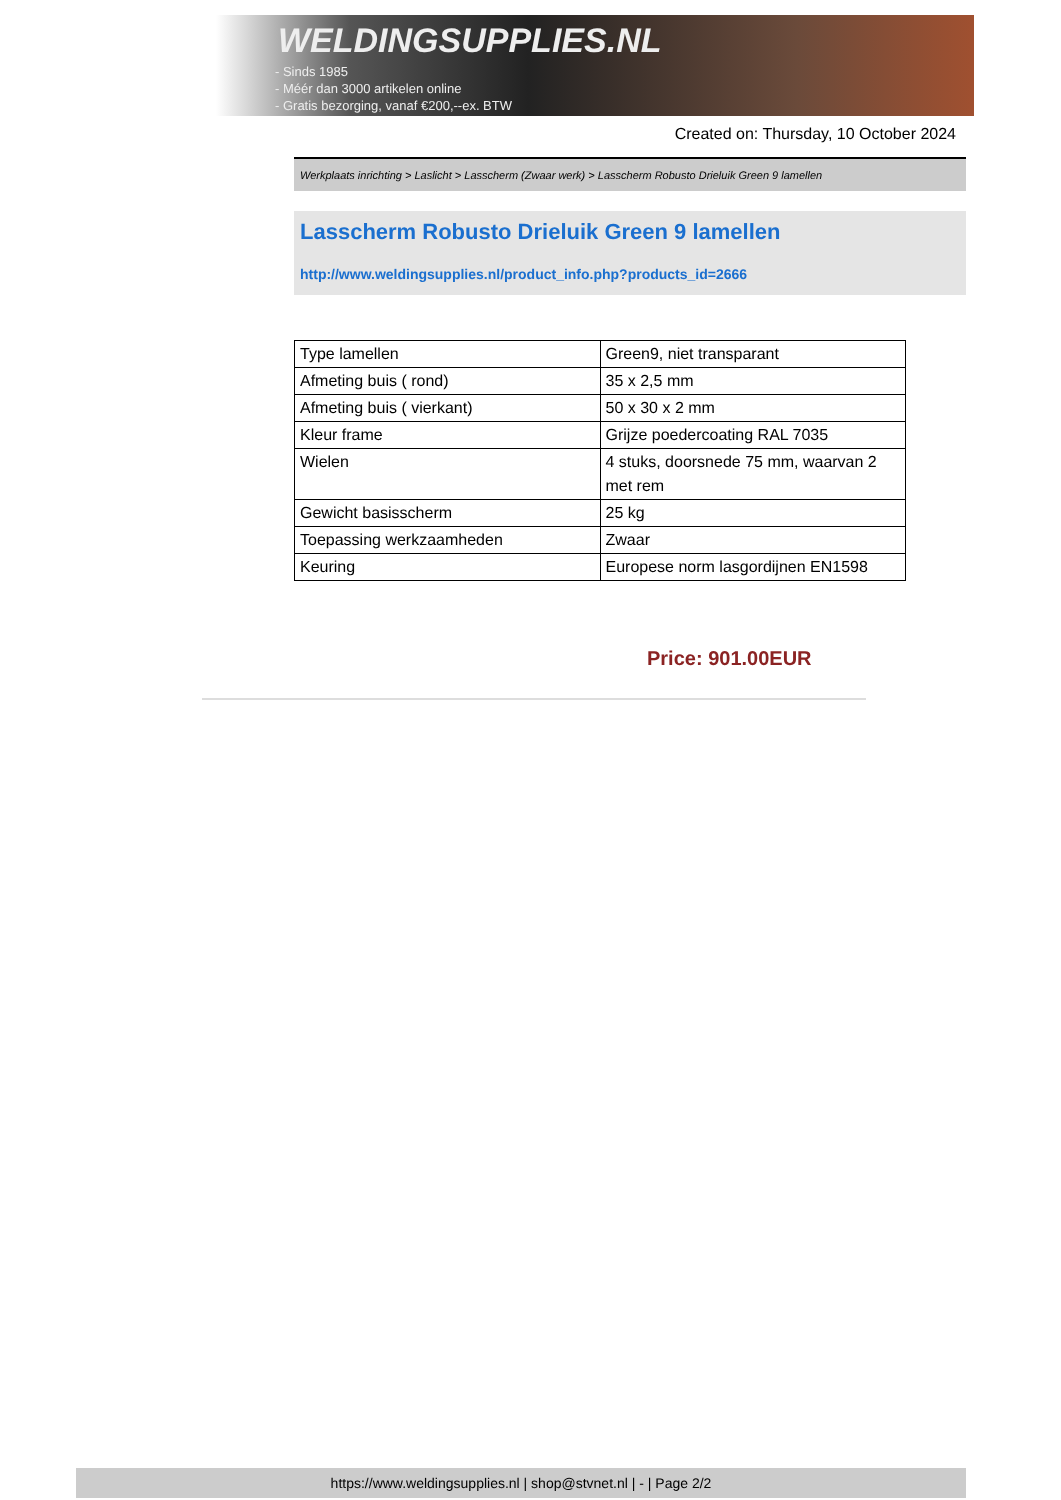WELDINGSUPPLIES.NL
- Sinds 1985
- Méér dan 3000 artikelen online
- Gratis bezorging, vanaf €200,--ex. BTW
Created on: Thursday, 10 October 2024
Werkplaats inrichting > Laslicht > Lasscherm (Zwaar werk) > Lasscherm Robusto Drieluik Green 9 lamellen
Lasscherm Robusto Drieluik Green 9 lamellen
http://www.weldingsupplies.nl/product_info.php?products_id=2666
| Type lamellen | Green9, niet transparant |
| Afmeting buis ( rond) | 35 x 2,5 mm |
| Afmeting buis ( vierkant) | 50 x 30 x 2 mm |
| Kleur frame | Grijze poedercoating RAL 7035 |
| Wielen | 4 stuks, doorsnede 75 mm, waarvan 2 met rem |
| Gewicht basisscherm | 25 kg |
| Toepassing werkzaamheden | Zwaar |
| Keuring | Europese norm lasgordijnen EN1598 |
Price: 901.00EUR
https://www.weldingsupplies.nl | shop@stvnet.nl | - | Page 2/2